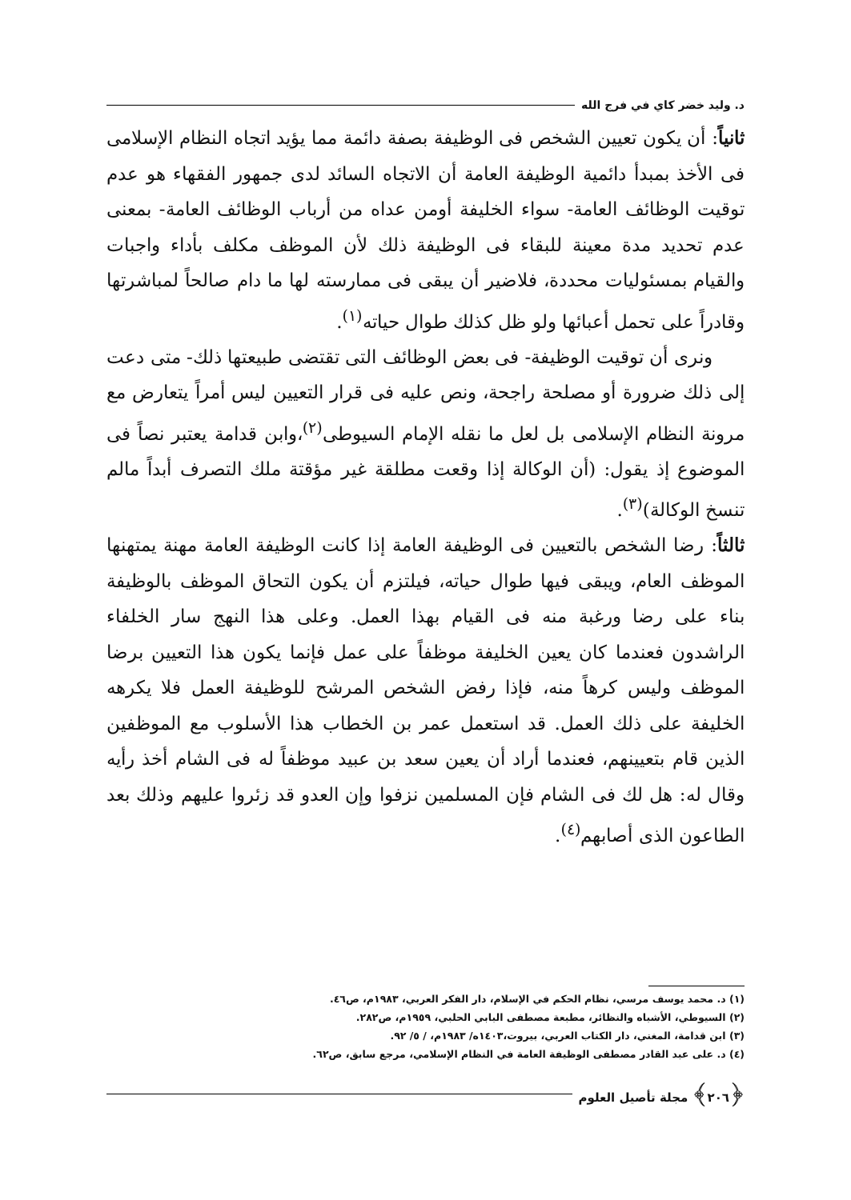د. وليد خضر كاي في فرج الله
ثانياً: أن يكون تعيين الشخص فى الوظيفة بصفة دائمة مما يؤيد اتجاه النظام الإسلامى فى الأخذ بمبدأ دائمية الوظيفة العامة أن الاتجاه السائد لدى جمهور الفقهاء هو عدم توقيت الوظائف العامة- سواء الخليفة أومن عداه من أرباب الوظائف العامة- بمعنى عدم تحديد مدة معينة للبقاء فى الوظيفة ذلك لأن الموظف مكلف بأداء واجبات والقيام بمسئوليات محددة، فلاضير أن يبقى فى ممارسته لها ما دام صالحاً لمباشرتها وقادراً على تحمل أعبائها ولو ظل كذلك طوال حياته<sup>(١)</sup>.
ونرى أن توقيت الوظيفة- فى بعض الوظائف التى تقتضى طبيعتها ذلك- متى دعت إلى ذلك ضرورة أو مصلحة راجحة، ونص عليه فى قرار التعيين ليس أمراً يتعارض مع مرونة النظام الإسلامى بل لعل ما نقله الإمام السيوطى<sup>(٢)</sup>،وابن قدامة يعتبر نصاً فى الموضوع إذ يقول: (أن الوكالة إذا وقعت مطلقة غير مؤقتة ملك التصرف أبداً مالم تنسخ الوكالة)<sup>(٣)</sup>.
ثالثاً: رضا الشخص بالتعيين فى الوظيفة العامة إذا كانت الوظيفة العامة مهنة يمتهنها الموظف العام، ويبقى فيها طوال حياته، فيلتزم أن يكون التحاق الموظف بالوظيفة بناء على رضا ورغبة منه فى القيام بهذا العمل. وعلى هذا النهج سار الخلفاء الراشدون فعندما كان يعين الخليفة موظفاً على عمل فإنما يكون هذا التعيين برضا الموظف وليس كرهاً منه، فإذا رفض الشخص المرشح للوظيفة العمل فلا يكرهه الخليفة على ذلك العمل. قد استعمل عمر بن الخطاب هذا الأسلوب مع الموظفين الذين قام بتعيينهم، فعندما أراد أن يعين سعد بن عبيد موظفاً له فى الشام أخذ رأيه وقال له: هل لك فى الشام فإن المسلمين نزفوا وإن العدو قد زئروا عليهم وذلك بعد الطاعون الذى أصابهم<sup>(٤)</sup>.
(١) د. محمد يوسف مرسي، نظام الحكم في الإسلام، دار الفكر العربي، ١٩٨٣م، ص٤٦.
(٢) السيوطي، الأشباه والنظائر، مطبعة مصطفى البابي الحلبي، ١٩٥٩م، ص٢٨٢.
(٣) ابن قدامة، المغني، دار الكتاب العربي، بيروت،١٤٠٣ه/ ١٩٨٣م، / ٥/ ٩٢.
(٤) د. على عبد القادر مصطفى الوظيفة العامة في النظام الإسلامي، مرجع سابق، ص٦٢.
﴿٢٠٦﴾ مجلة تأصيل العلوم